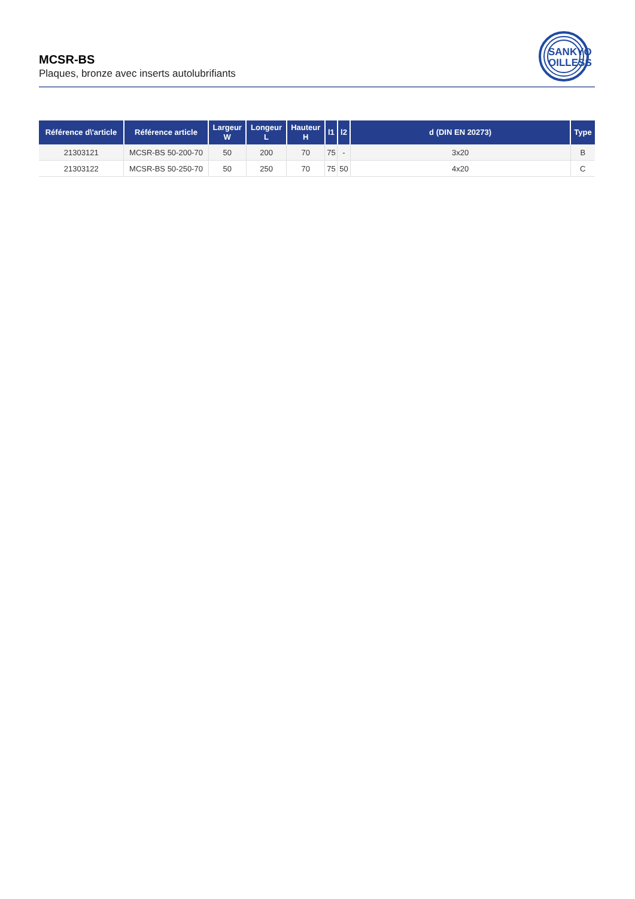MCSR-BS
Plaques, bronze avec inserts autolubrifiants
SANKYO
OILLESS
| Référence d\'article | Référence article | Largeur W | Longeur L | Hauteur H | l1 | l2 | d (DIN EN 20273) | Type |
| --- | --- | --- | --- | --- | --- | --- | --- | --- |
| 21303121 | MCSR-BS 50-200-70 | 50 | 200 | 70 | 75 | - | 3x20 | B |
| 21303122 | MCSR-BS 50-250-70 | 50 | 250 | 70 | 75 | 50 | 4x20 | C |